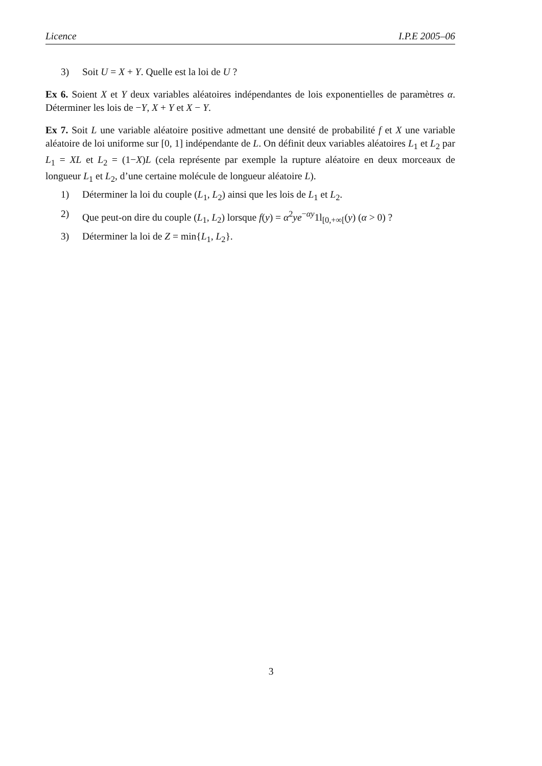Licence I.P.E 2005–06
3) Soit U = X + Y. Quelle est la loi de U ?
Ex 6. Soient X et Y deux variables aléatoires indépendantes de lois exponentielles de paramètres α. Déterminer les lois de −Y, X + Y et X − Y.
Ex 7. Soit L une variable aléatoire positive admettant une densité de probabilité f et X une variable aléatoire de loi uniforme sur [0, 1] indépendante de L. On définit deux variables aléatoires L<sub>1</sub> et L<sub>2</sub> par L<sub>1</sub> = XL et L<sub>2</sub> = (1−X)L (cela représente par exemple la rupture aléatoire en deux morceaux de longueur L<sub>1</sub> et L<sub>2</sub>, d’une certaine molécule de longueur aléatoire L).
1) Déterminer la loi du couple (L<sub>1</sub>, L<sub>2</sub>) ainsi que les lois de L<sub>1</sub> et L<sub>2</sub>.
2) Que peut-on dire du couple (L<sub>1</sub>, L<sub>2</sub>) lorsque f(y) = α<sup>2</sup>ye<sup>−αy</sup>1l<sub>[0,+∞[</sub>(y) (α > 0) ?
3) Déterminer la loi de Z = min{L<sub>1</sub>, L<sub>2</sub>}.
3